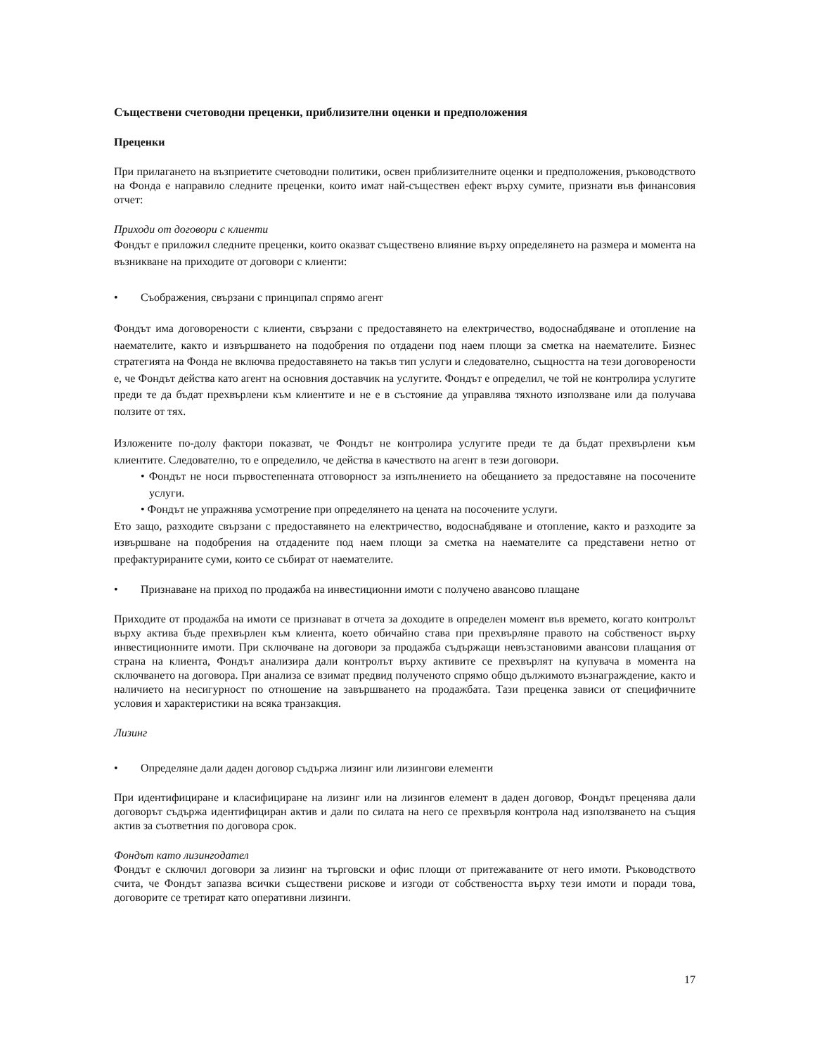Съществени счетоводни преценки, приблизителни оценки и предположения
Преценки
При прилагането на възприетите счетоводни политики, освен приблизителните оценки и предположения, ръководството на Фонда е направило следните преценки, които имат най-съществен ефект върху сумите, признати във финансовия отчет:
Приходи от договори с клиенти
Фондът е приложил следните преценки, които оказват съществено влияние върху определянето на размера и момента на възникване на приходите от договори с клиенти:
• Съображения, свързани с принципал спрямо агент
Фондът има договорености с клиенти, свързани с предоставянето на електричество, водоснабдяване и отопление на наемателите, както и извършването на подобрения по отдадени под наем площи за сметка на наемателите. Бизнес стратегията на Фонда не включва предоставянето на такъв тип услуги и следователно, същността на тези договорености е, че Фондът действа като агент на основния доставчик на услугите. Фондът е определил, че той не контролира услугите преди те да бъдат прехвърлени към клиентите и не е в състояние да управлява тяхното използване или да получава ползите от тях.
Изложените по-долу фактори показват, че Фондът не контролира услугите преди те да бъдат прехвърлени към клиентите. Следователно, то е определило, че действа в качеството на агент в тези договори.
• Фондът не носи първостепенната отговорност за изпълнението на обещанието за предоставяне на посочените услуги.
• Фондът не упражнява усмотрение при определянето на цената на посочените услуги.
Ето защо, разходите свързани с предоставянето на електричество, водоснабдяване и отопление, както и разходите за извършване на подобрения на отдадените под наем площи за сметка на наемателите са представени нетно от префактурираните суми, които се събират от наемателите.
• Признаване на приход по продажба на инвестиционни имоти с получено авансово плащане
Приходите от продажба на имоти се признават в отчета за доходите в определен момент във времето, когато контролът върху актива бъде прехвърлен към клиента, което обичайно става при прехвърляне правото на собственост върху инвестиционните имоти. При сключване на договори за продажба съдържащи невъзстановими авансови плащания от страна на клиента, Фондът анализира дали контролът върху активите се прехвърлят на купувача в момента на сключването на договора. При анализа се взимат предвид полученото спрямо общо дължимото възнаграждение, както и наличието на несигурност по отношение на завършването на продажбата. Тази преценка зависи от специфичните условия и характеристики на всяка транзакция.
Лизинг
• Определяне дали даден договор съдържа лизинг или лизингови елементи
При идентифициране и класифициране на лизинг или на лизингов елемент в даден договор, Фондът преценява дали договорът съдържа идентифициран актив и дали по силата на него се прехвърля контрола над използването на същия актив за съответния по договора срок.
Фондът като лизингодател
Фондът е сключил договори за лизинг на търговски и офис площи от притежаваните от него имоти. Ръководството счита, че Фондът запазва всички съществени рискове и изгоди от собствеността върху тези имоти и поради това, договорите се третират като оперативни лизинги.
17